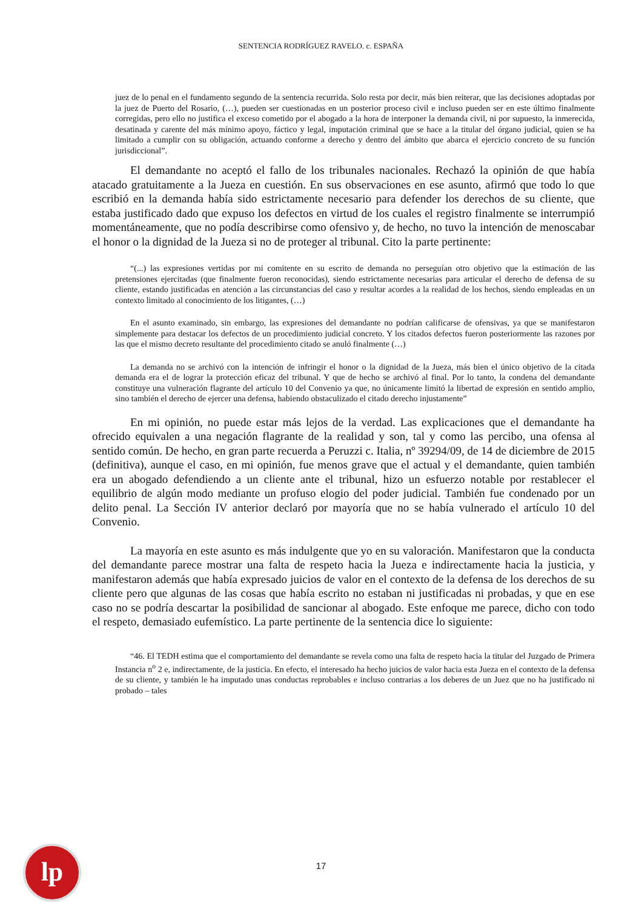SENTENCIA RODRÍGUEZ RAVELO. c. ESPAÑA
juez de lo penal en el fundamento segundo de la sentencia recurrida. Solo resta por decir, más bien reiterar, que las decisiones adoptadas por la juez de Puerto del Rosario, (…), pueden ser cuestionadas en un posterior proceso civil e incluso pueden ser en este último finalmente corregidas, pero ello no justifica el exceso cometido por el abogado a la hora de interponer la demanda civil, ni por supuesto, la inmerecida, desatinada y carente del más mínimo apoyo, fáctico y legal, imputación criminal que se hace a la titular del órgano judicial, quien se ha limitado a cumplir con su obligación, actuando conforme a derecho y dentro del ámbito que abarca el ejercicio concreto de su función jurisdiccional”.
El demandante no aceptó el fallo de los tribunales nacionales. Rechazó la opinión de que había atacado gratuitamente a la Jueza en cuestión. En sus observaciones en ese asunto, afirmó que todo lo que escribió en la demanda había sido estrictamente necesario para defender los derechos de su cliente, que estaba justificado dado que expuso los defectos en virtud de los cuales el registro finalmente se interrumpió momentáneamente, que no podía describirse como ofensivo y, de hecho, no tuvo la intención de menoscabar el honor o la dignidad de la Jueza si no de proteger al tribunal. Cito la parte pertinente:
“(...) las expresiones vertidas por mi comitente en su escrito de demanda no perseguían otro objetivo que la estimación de las pretensiones ejercitadas (que finalmente fueron reconocidas), siendo estrictamente necesarias para articular el derecho de defensa de su cliente, estando justificadas en atención a las circunstancias del caso y resultar acordes a la realidad de los hechos, siendo empleadas en un contexto limitado al conocimiento de los litigantes, (…)
En el asunto examinado, sin embargo, las expresiones del demandante no podrían calificarse de ofensivas, ya que se manifestaron simplemente para destacar los defectos de un procedimiento judicial concreto. Y los citados defectos fueron posteriormente las razones por las que el mismo decreto resultante del procedimiento citado se anuló finalmente (…)
La demanda no se archivó con la intención de infringir el honor o la dignidad de la Jueza, más bien el único objetivo de la citada demanda era el de lograr la protección eficaz del tribunal. Y que de hecho se archivó al final. Por lo tanto, la condena del demandante constituye una vulneración flagrante del artículo 10 del Convenio ya que, no únicamente limitó la libertad de expresión en sentido amplio, sino también el derecho de ejercer una defensa, habiendo obstaculizado el citado derecho injustamente”
En mi opinión, no puede estar más lejos de la verdad. Las explicaciones que el demandante ha ofrecido equivalen a una negación flagrante de la realidad y son, tal y como las percibo, una ofensa al sentido común. De hecho, en gran parte recuerda a Peruzzi c. Italia, nº 39294/09, de 14 de diciembre de 2015 (definitiva), aunque el caso, en mi opinión, fue menos grave que el actual y el demandante, quien también era un abogado defendiendo a un cliente ante el tribunal, hizo un esfuerzo notable por restablecer el equilibrio de algún modo mediante un profuso elogio del poder judicial. También fue condenado por un delito penal. La Sección IV anterior declaró por mayoría que no se había vulnerado el artículo 10 del Convenio.
La mayoría en este asunto es más indulgente que yo en su valoración. Manifestaron que la conducta del demandante parece mostrar una falta de respeto hacia la Jueza e indirectamente hacia la justicia, y manifestaron además que había expresado juicios de valor en el contexto de la defensa de los derechos de su cliente pero que algunas de las cosas que había escrito no estaban ni justificadas ni probadas, y que en ese caso no se podría descartar la posibilidad de sancionar al abogado. Este enfoque me parece, dicho con todo el respeto, demasiado eufemístico. La parte pertinente de la sentencia dice lo siguiente:
“46. El TEDH estima que el comportamiento del demandante se revela como una falta de respeto hacia la titular del Juzgado de Primera Instancia n<sup>o</sup> 2 e, indirectamente, de la justicia. En efecto, el interesado ha hecho juicios de valor hacia esta Jueza en el contexto de la defensa de su cliente, y también le ha imputado unas conductas reprobables e incluso contrarias a los deberes de un Juez que no ha justificado ni probado – tales
lp
17